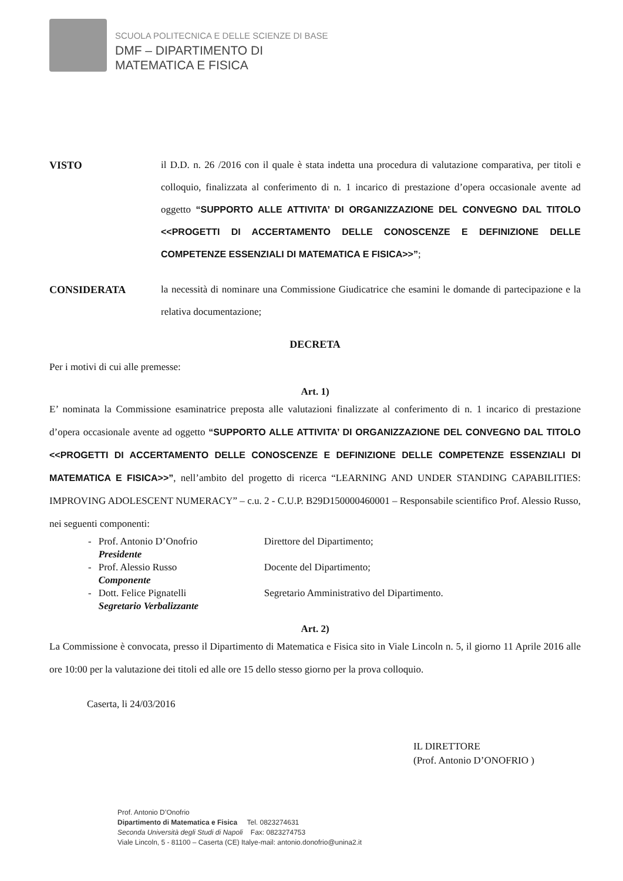SCUOLA POLITECNICA E DELLE SCIENZE DI BASE
DMF – DIPARTIMENTO DI
MATEMATICA E FISICA
VISTO il D.D. n. 26 /2016 con il quale è stata indetta una procedura di valutazione comparativa, per titoli e colloquio, finalizzata al conferimento di n. 1 incarico di prestazione d’opera occasionale avente ad oggetto “SUPPORTO ALLE ATTIVITA’ DI ORGANIZZAZIONE DEL CONVEGNO DAL TITOLO <<PROGETTI DI ACCERTAMENTO DELLE CONOSCENZE E DEFINIZIONE DELLE COMPETENZE ESSENZIALI DI MATEMATICA E FISICA>>”;
CONSIDERATA la necessità di nominare una Commissione Giudicatrice che esamini le domande di partecipazione e la relativa documentazione;
DECRETA
Per i motivi di cui alle premesse:
Art. 1)
E’ nominata la Commissione esaminatrice preposta alle valutazioni finalizzate al conferimento di n. 1 incarico di prestazione d’opera occasionale avente ad oggetto “SUPPORTO ALLE ATTIVITA’ DI ORGANIZZAZIONE DEL CONVEGNO DAL TITOLO <<PROGETTI DI ACCERTAMENTO DELLE CONOSCENZE E DEFINIZIONE DELLE COMPETENZE ESSENZIALI DI MATEMATICA E FISICA>>”, nell’ambito del progetto di ricerca “LEARNING AND UNDER STANDING CAPABILITIES: IMPROVING ADOLESCENT NUMERACY” – c.u. 2 - C.U.P. B29D150000460001 – Responsabile scientifico Prof. Alessio Russo, nei seguenti componenti:
| - | Prof. Antonio D’Onofrio Presidente | Direttore del Dipartimento; |
| - | Prof. Alessio Russo Componente | Docente del Dipartimento; |
| - | Dott. Felice Pignatelli Segretario Verbalizzante | Segretario Amministrativo del Dipartimento. |
Art. 2)
La Commissione è convocata, presso il Dipartimento di Matematica e Fisica sito in Viale Lincoln n. 5, il giorno 11 Aprile 2016 alle ore 10:00 per la valutazione dei titoli ed alle ore 15 dello stesso giorno per la prova colloquio.
Caserta, li 24/03/2016
IL DIRETTORE
(Prof. Antonio D’ONOFRIO )
Prof. Antonio D’Onofrio
Dipartimento di Matematica e Fisica Tel. 0823274631
Seconda Università degli Studi di Napoli Fax: 0823274753
Viale Lincoln, 5 - 81100 – Caserta (CE) Italye-mail: antonio.donofrio@unina2.it